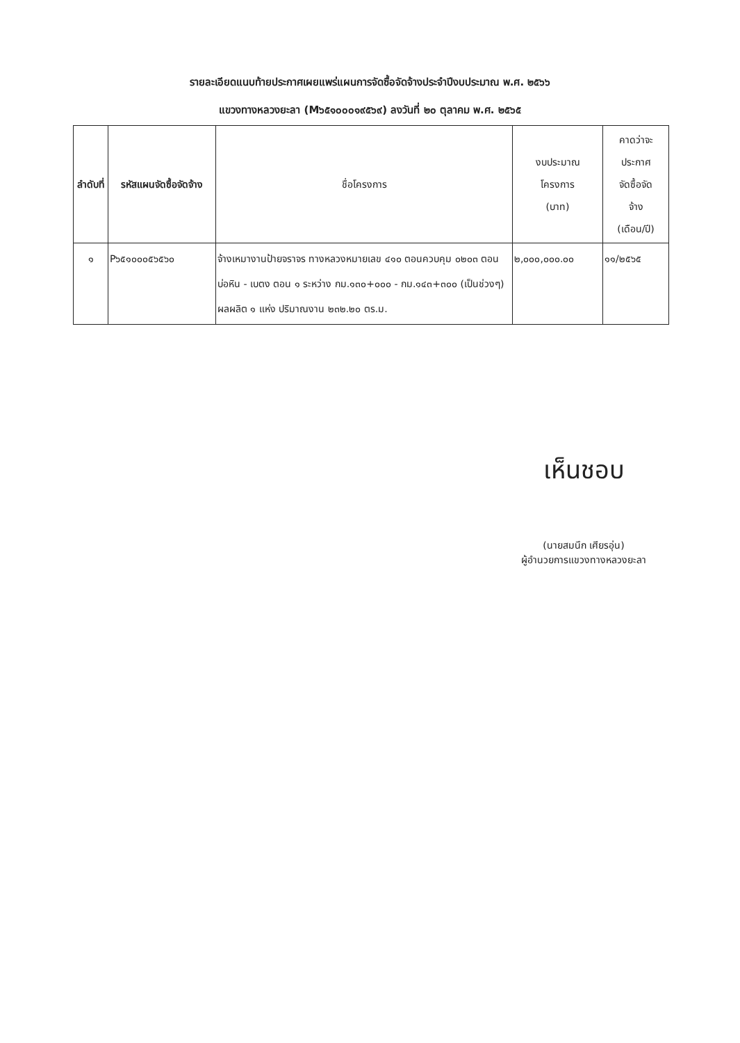รายละเอียดแนบท้ายประกาศเผยแพร่แผนการจัดซื้อจัดจ้างประจำปีงบประมาณ พ.ศ. ๒๕๖๖
แขวงทางหลวงยะลา (M๖๕๑๐๐๐๑๙๕๖๙) ลงวันที่ ๒๐ ตุลาคม พ.ศ. ๒๕๖๕
| ลำดับที่ | รหัสแผนจัดซื้อจัดจ้าง | ชื่อโครงการ | งบประมาณ โครงการ (บาท) | คาดว่าจะ ประกาศ จัดซื้อจัด จ้าง (เดือน/ปี) |
| --- | --- | --- | --- | --- |
| ๑ | P๖๕๑๐๐๐๕๖๕๖๐ | จ้างเหมางานป้ายจราจร ทางหลวงหมายเลข ๔๑๐ ตอนควบคุม ๐๒๐๓ ตอน บ่อหิน - เบตง ตอน ๑ ระหว่าง กม.๑๓๐+๐๐๐ - กม.๑๔๓+๓๐๐ (เป็นช่วงๆ) ผลผลิต ๑ แห่ง ปริมาณงาน ๒๓๒.๒๐ ตร.ม. | ๒,๐๐๐,๐๐๐.๐๐ | ๑๑/๒๕๖๕ |
เห็นชอบ
(นายสมนึก เศียรอุ่น)
ผู้อำนวยการแขวงทางหลวงยะลา